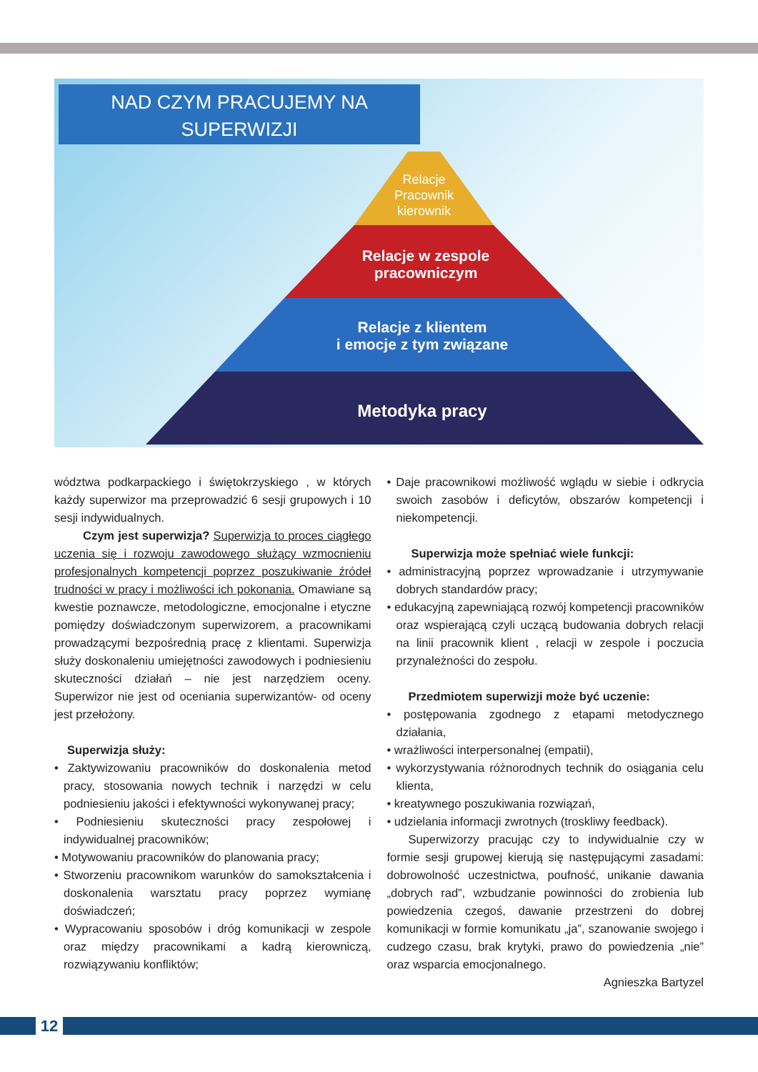NAD CZYM PRACUJEMY NA
SUPERWIZJI
Relacje
Pracownik
kierownik
Relacje w zespole
pracowniczym
Relacje z klientem
i emocje z tym związane
Metodyka pracy
wództwa podkarpackiego i świętokrzyskiego , w których każdy superwizor ma przeprowadzić 6 sesji grupowych i 10 sesji indywidualnych.
Czym jest superwizja? Superwizja to proces ciągłego uczenia się i rozwoju zawodowego służący wzmocnieniu profesjonalnych kompetencji poprzez poszukiwanie źródeł trudności w pracy i możliwości ich pokonania. Omawiane są kwestie poznawcze, metodologiczne, emocjonalne i etyczne pomiędzy doświadczonym superwizorem, a pracownikami prowadzącymi bezpośrednią pracę z klientami. Superwizja służy doskonaleniu umiejętności zawodowych i podniesieniu skuteczności działań – nie jest narzędziem oceny. Superwizor nie jest od oceniania superwizantów- od oceny jest przełożony.
Superwizja służy:
• Zaktywizowaniu pracowników do doskonalenia metod pracy, stosowania nowych technik i narzędzi w celu podniesieniu jakości i efektywności wykonywanej pracy;
• Podniesieniu skuteczności pracy zespołowej i indywidualnej pracowników;
• Motywowaniu pracowników do planowania pracy;
• Stworzeniu pracownikom warunków do samokształcenia i doskonalenia warsztatu pracy poprzez wymianę doświadczeń;
• Wypracowaniu sposobów i dróg komunikacji w zespole oraz między pracownikami a kadrą kierowniczą, rozwiązywaniu konfliktów;
• Daje pracownikowi możliwość wglądu w siebie i odkrycia swoich zasobów i deficytów, obszarów kompetencji i niekompetencji.
Superwizja może spełniać wiele funkcji:
• administracyjną poprzez wprowadzanie i utrzymywanie dobrych standardów pracy;
• edukacyjną zapewniającą rozwój kompetencji pracowników oraz wspierającą czyli uczącą budowania dobrych relacji na linii pracownik klient , relacji w zespole i poczucia przynależności do zespołu.
Przedmiotem superwizji może być uczenie:
• postępowania zgodnego z etapami metodycznego działania,
• wrażliwości interpersonalnej (empatii),
• wykorzystywania różnorodnych technik do osiągania celu klienta,
• kreatywnego poszukiwania rozwiązań,
• udzielania informacji zwrotnych (troskliwy feedback).
Superwizorzy pracując czy to indywidualnie czy w formie sesji grupowej kierują się następującymi zasadami: dobrowolność uczestnictwa, poufność, unikanie dawania „dobrych rad”, wzbudzanie powinności do zrobienia lub powiedzenia czegoś, dawanie przestrzeni do dobrej komunikacji w formie komunikatu „ja”, szanowanie swojego i cudzego czasu, brak krytyki, prawo do powiedzenia „nie” oraz wsparcia emocjonalnego.
Agnieszka Bartyzel
12